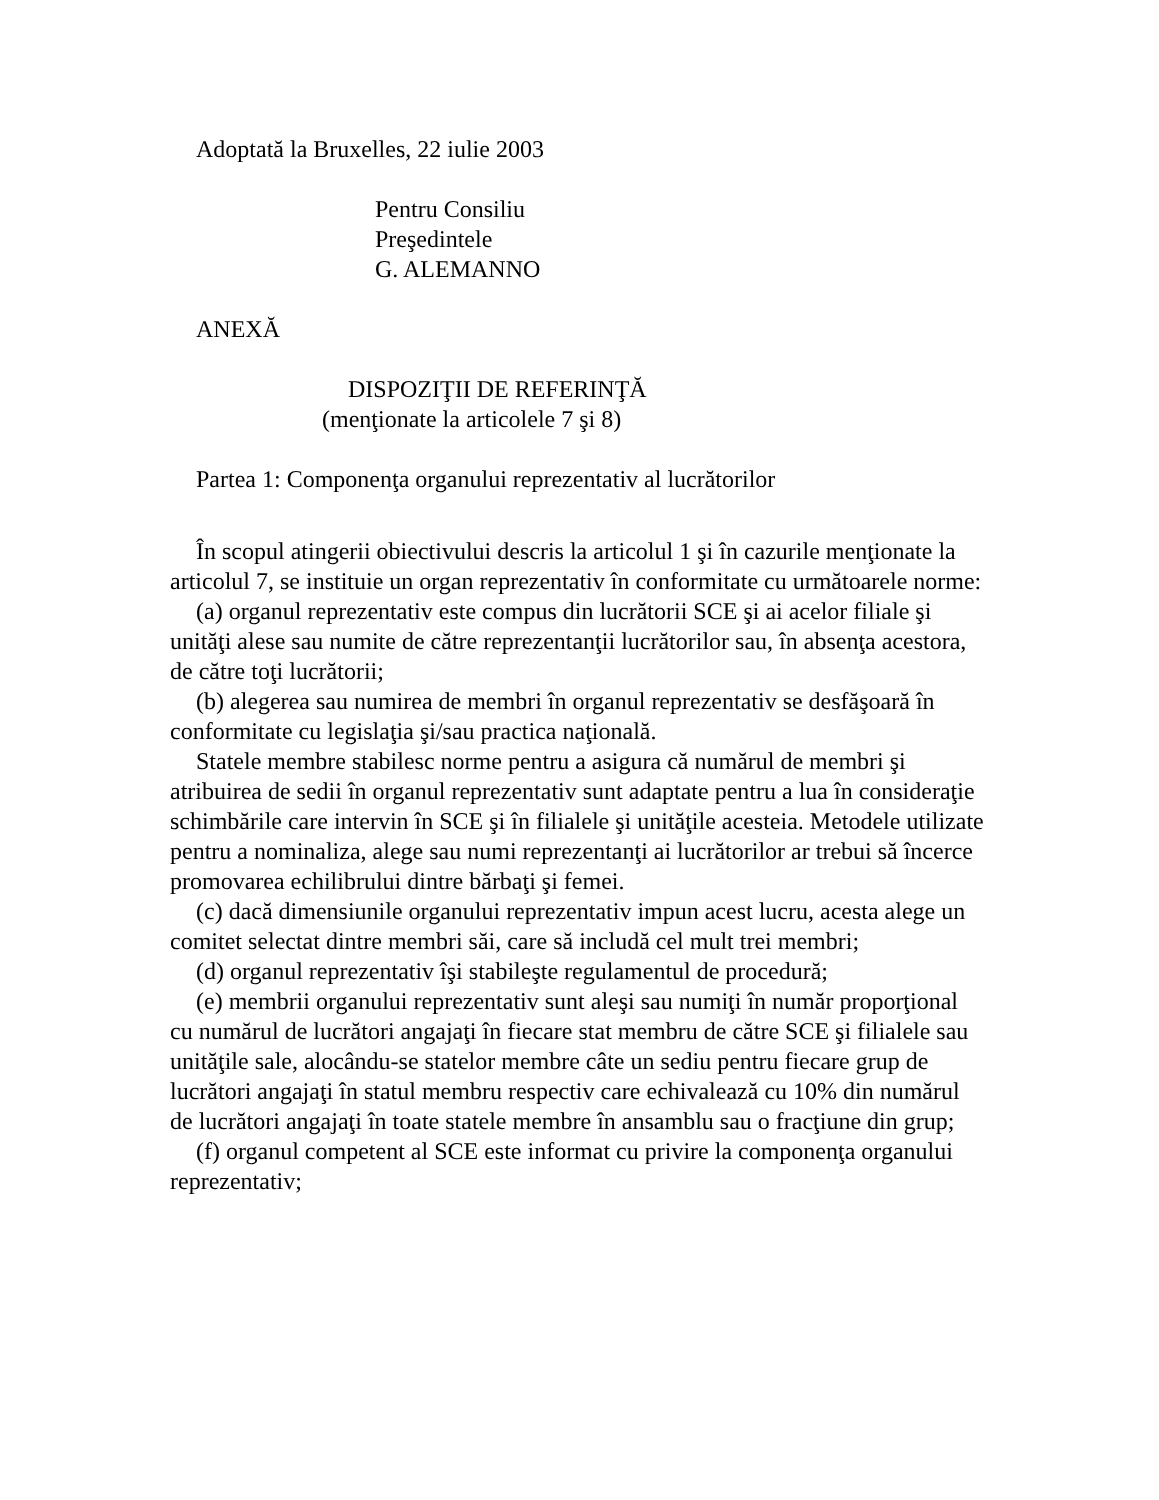Adoptată la Bruxelles, 22 iulie 2003
Pentru Consiliu
Preşedintele
G. ALEMANNO
ANEXĂ
DISPOZIŢII DE REFERINŢĂ
(menţionate la articolele 7 şi 8)
Partea 1: Componenţa organului reprezentativ al lucrătorilor
În scopul atingerii obiectivului descris la articolul 1 şi în cazurile menţionate la articolul 7, se instituie un organ reprezentativ în conformitate cu următoarele norme:
(a) organul reprezentativ este compus din lucrătorii SCE şi ai acelor filiale şi unităţi alese sau numite de către reprezentanţii lucrătorilor sau, în absenţa acestora, de către toţi lucrătorii;
(b) alegerea sau numirea de membri în organul reprezentativ se desfăşoară în conformitate cu legislaţia şi/sau practica naţională.
Statele membre stabilesc norme pentru a asigura că numărul de membri şi atribuirea de sedii în organul reprezentativ sunt adaptate pentru a lua în consideraţie schimbările care intervin în SCE şi în filialele şi unităţile acesteia. Metodele utilizate pentru a nominaliza, alege sau numi reprezentanţi ai lucrătorilor ar trebui să încerce promovarea echilibrului dintre bărbaţi şi femei.
(c) dacă dimensiunile organului reprezentativ impun acest lucru, acesta alege un comitet selectat dintre membri săi, care să includă cel mult trei membri;
(d) organul reprezentativ îşi stabileşte regulamentul de procedură;
(e) membrii organului reprezentativ sunt aleşi sau numiţi în număr proporţional cu numărul de lucrători angajaţi în fiecare stat membru de către SCE şi filialele sau unităţile sale, alocându-se statelor membre câte un sediu pentru fiecare grup de lucrători angajaţi în statul membru respectiv care echivalează cu 10% din numărul de lucrători angajaţi în toate statele membre în ansamblu sau o fracţiune din grup;
(f) organul competent al SCE este informat cu privire la componenţa organului reprezentativ;